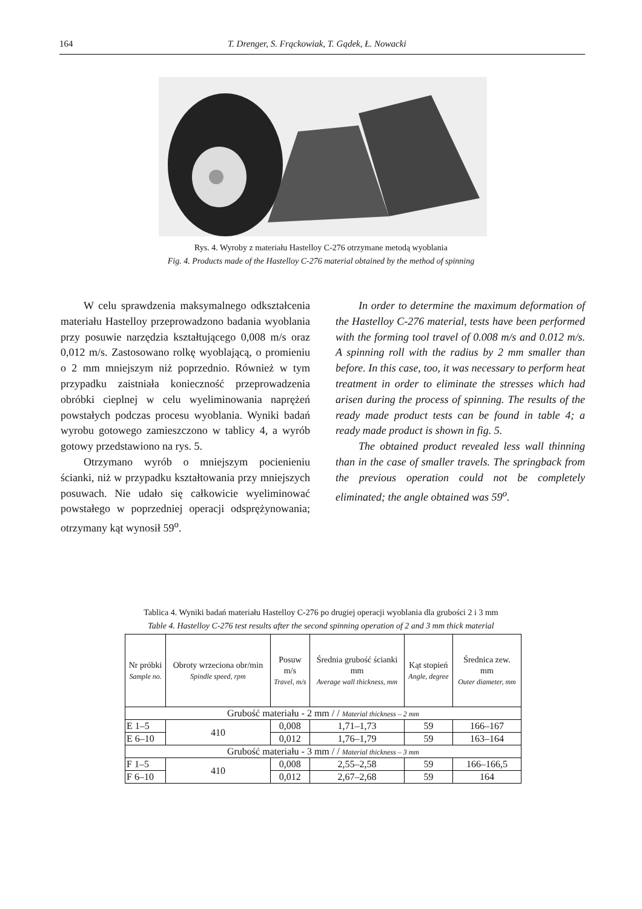164 T. Drenger, S. Frąckowiak, T. Gądek, Ł. Nowacki
Rys. 4. Wyroby z materiału Hastelloy C-276 otrzymane metodą wyoblania
Fig. 4. Products made of the Hastelloy C-276 material obtained by the method of spinning
W celu sprawdzenia maksymalnego odkształcenia materiału Hastelloy przeprowadzono badania wyoblania przy posuwie narzędzia kształtującego 0,008 m/s oraz 0,012 m/s. Zastosowano rolkę wyoblającą, o promieniu o 2 mm mniejszym niż poprzednio. Również w tym przypadku zaistniała konieczność przeprowadzenia obróbki cieplnej w celu wyeliminowania naprężeń powstałych podczas procesu wyoblania. Wyniki badań wyrobu gotowego zamieszczono w tablicy 4, a wyrób gotowy przedstawiono na rys. 5.
Otrzymano wyrób o mniejszym pocienieniu ścianki, niż w przypadku kształtowania przy mniejszych posuwach. Nie udało się całkowicie wyeliminować powstałego w poprzedniej operacji odsprężynowania; otrzymany kąt wynosił 59<sup>o</sup>.
In order to determine the maximum deformation of the Hastelloy C-276 material, tests have been performed with the forming tool travel of 0.008 m/s and 0.012 m/s. A spinning roll with the radius by 2 mm smaller than before. In this case, too, it was necessary to perform heat treatment in order to eliminate the stresses which had arisen during the process of spinning. The results of the ready made product tests can be found in table 4; a ready made product is shown in fig. 5.
The obtained product revealed less wall thinning than in the case of smaller travels. The springback from the previous operation could not be completely eliminated; the angle obtained was 59<sup>o</sup>.
Tablica 4. Wyniki badań materiału Hastelloy C-276 po drugiej operacji wyoblania dla grubości 2 i 3 mm
Table 4. Hastelloy C-276 test results after the second spinning operation of 2 and 3 mm thick material
| Nr próbki Sample no. | Obroty wrzeciona obr/min Spindle speed, rpm | Posuw m/s Travel, m/s | Średnia grubość ścianki mm Average wall thickness, mm | Kąt stopień Angle, degree | Średnica zew. mm Outer diameter, mm |
| --- | --- | --- | --- | --- | --- |
| Grubość materiału - 2 mm / / Material thickness – 2 mm | | | | | |
| E 1–5 | 410 | 0,008 | 1,71–1,73 | 59 | 166–167 |
| E 6–10 | | 0,012 | 1,76–1,79 | 59 | 163–164 |
| Grubość materiału - 3 mm / / Material thickness – 3 mm | | | | | |
| F 1–5 | 410 | 0,008 | 2,55–2,58 | 59 | 166–166,5 |
| F 6–10 | | 0,012 | 2,67–2,68 | 59 | 164 |